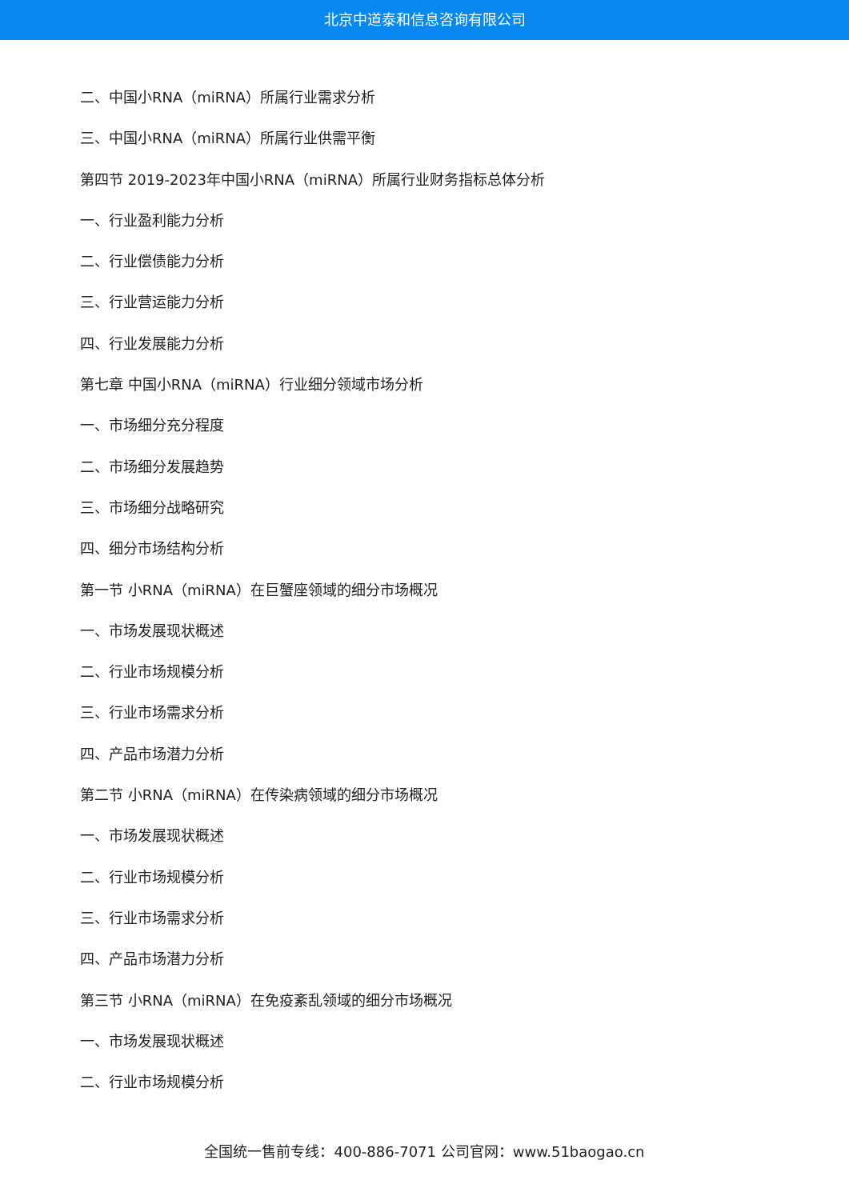北京中道泰和信息咨询有限公司
二、中国小RNA（miRNA）所属行业需求分析
三、中国小RNA（miRNA）所属行业供需平衡
第四节 2019-2023年中国小RNA（miRNA）所属行业财务指标总体分析
一、行业盈利能力分析
二、行业偿债能力分析
三、行业营运能力分析
四、行业发展能力分析
第七章 中国小RNA（miRNA）行业细分领域市场分析
一、市场细分充分程度
二、市场细分发展趋势
三、市场细分战略研究
四、细分市场结构分析
第一节 小RNA（miRNA）在巨蟹座领域的细分市场概况
一、市场发展现状概述
二、行业市场规模分析
三、行业市场需求分析
四、产品市场潜力分析
第二节 小RNA（miRNA）在传染病领域的细分市场概况
一、市场发展现状概述
二、行业市场规模分析
三、行业市场需求分析
四、产品市场潜力分析
第三节 小RNA（miRNA）在免疫紊乱领域的细分市场概况
一、市场发展现状概述
二、行业市场规模分析
全国统一售前专线：400-886-7071 公司官网：www.51baogao.cn